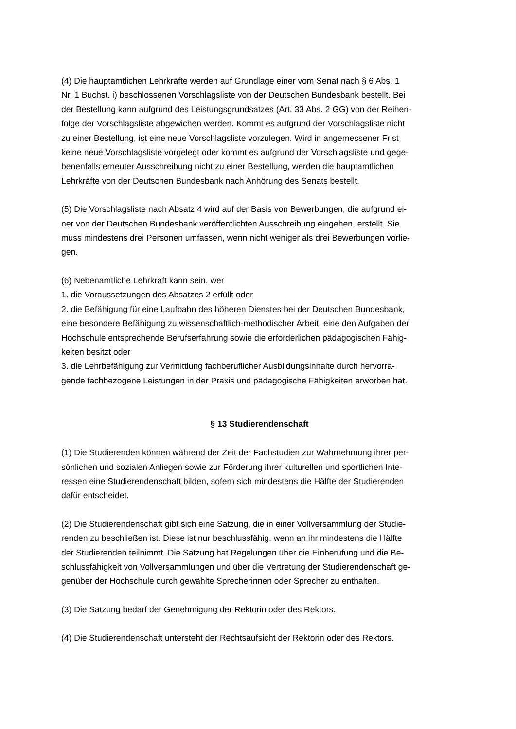(4) Die hauptamtlichen Lehrkräfte werden auf Grundlage einer vom Senat nach § 6 Abs. 1
Nr. 1 Buchst. i) beschlossenen Vorschlagsliste von der Deutschen Bundesbank bestellt. Bei
der Bestellung kann aufgrund des Leistungsgrundsatzes (Art. 33 Abs. 2 GG) von der Reihen-
folge der Vorschlagsliste abgewichen werden. Kommt es aufgrund der Vorschlagsliste nicht
zu einer Bestellung, ist eine neue Vorschlagsliste vorzulegen. Wird in angemessener Frist
keine neue Vorschlagsliste vorgelegt oder kommt es aufgrund der Vorschlagsliste und gege-
benenfalls erneuter Ausschreibung nicht zu einer Bestellung, werden die hauptamtlichen
Lehrkräfte von der Deutschen Bundesbank nach Anhörung des Senats bestellt.
(5) Die Vorschlagsliste nach Absatz 4 wird auf der Basis von Bewerbungen, die aufgrund ei-
ner von der Deutschen Bundesbank veröffentlichten Ausschreibung eingehen, erstellt. Sie
muss mindestens drei Personen umfassen, wenn nicht weniger als drei Bewerbungen vorlie-
gen.
(6) Nebenamtliche Lehrkraft kann sein, wer
1. die Voraussetzungen des Absatzes 2 erfüllt oder
2. die Befähigung für eine Laufbahn des höheren Dienstes bei der Deutschen Bundesbank,
eine besondere Befähigung zu wissenschaftlich-methodischer Arbeit, eine den Aufgaben der
Hochschule entsprechende Berufserfahrung sowie die erforderlichen pädagogischen Fähig-
keiten besitzt oder
3. die Lehrbefähigung zur Vermittlung fachberuflicher Ausbildungsinhalte durch hervorra-
gende fachbezogene Leistungen in der Praxis und pädagogische Fähigkeiten erworben hat.
§ 13 Studierendenschaft
(1) Die Studierenden können während der Zeit der Fachstudien zur Wahrnehmung ihrer per-
sönlichen und sozialen Anliegen sowie zur Förderung ihrer kulturellen und sportlichen Inte-
ressen eine Studierendenschaft bilden, sofern sich mindestens die Hälfte der Studierenden
dafür entscheidet.
(2) Die Studierendenschaft gibt sich eine Satzung, die in einer Vollversammlung der Studie-
renden zu beschließen ist. Diese ist nur beschlussfähig, wenn an ihr mindestens die Hälfte
der Studierenden teilnimmt. Die Satzung hat Regelungen über die Einberufung und die Be-
schlussfähigkeit von Vollversammlungen und über die Vertretung der Studierendenschaft ge-
genüber der Hochschule durch gewählte Sprecherinnen oder Sprecher zu enthalten.
(3) Die Satzung bedarf der Genehmigung der Rektorin oder des Rektors.
(4) Die Studierendenschaft untersteht der Rechtsaufsicht der Rektorin oder des Rektors.